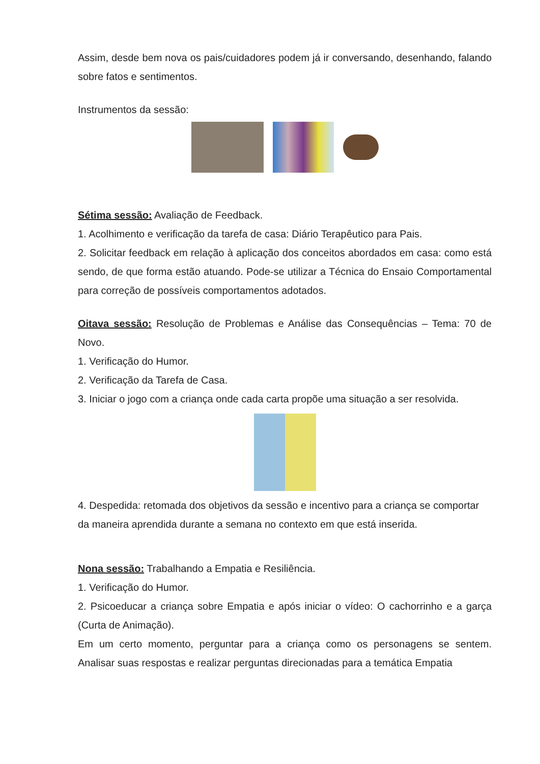Assim, desde bem nova os pais/cuidadores podem já ir conversando, desenhando, falando sobre fatos e sentimentos.
Instrumentos da sessão:
Sétima sessão: Avaliação de Feedback.
1. Acolhimento e verificação da tarefa de casa: Diário Terapêutico para Pais.
2. Solicitar feedback em relação à aplicação dos conceitos abordados em casa: como está sendo, de que forma estão atuando. Pode-se utilizar a Técnica do Ensaio Comportamental para correção de possíveis comportamentos adotados.
Oitava sessão: Resolução de Problemas e Análise das Consequências – Tema: 70 de Novo.
1. Verificação do Humor.
2. Verificação da Tarefa de Casa.
3. Iniciar o jogo com a criança onde cada carta propõe uma situação a ser resolvida.
4. Despedida: retomada dos objetivos da sessão e incentivo para a criança se comportar da maneira aprendida durante a semana no contexto em que está inserida.
Nona sessão: Trabalhando a Empatia e Resiliência.
1. Verificação do Humor.
2. Psicoeducar a criança sobre Empatia e após iniciar o vídeo: O cachorrinho e a garça (Curta de Animação).
Em um certo momento, perguntar para a criança como os personagens se sentem. Analisar suas respostas e realizar perguntas direcionadas para a temática Empatia